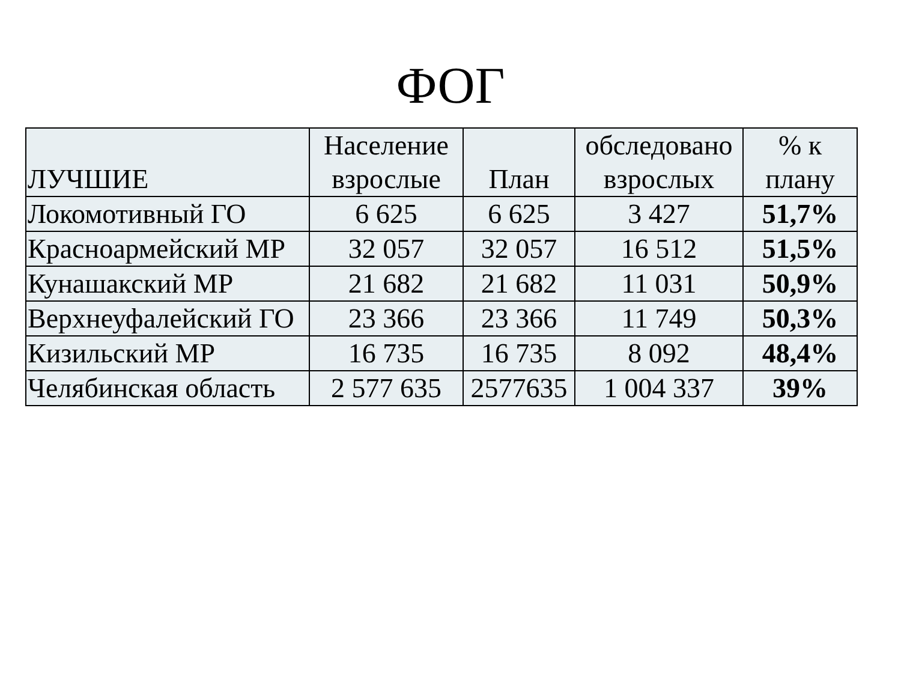ФОГ
| ЛУЧШИЕ | Население взрослые | План | обследовано взрослых | % к плану |
| --- | --- | --- | --- | --- |
| Локомотивный ГО | 6 625 | 6 625 | 3 427 | 51,7% |
| Красноармейский МР | 32 057 | 32 057 | 16 512 | 51,5% |
| Кунашакский МР | 21 682 | 21 682 | 11 031 | 50,9% |
| Верхнеуфалейский ГО | 23 366 | 23 366 | 11 749 | 50,3% |
| Кизильский МР | 16 735 | 16 735 | 8 092 | 48,4% |
| Челябинская область | 2 577 635 | 2577635 | 1 004 337 | 39% |